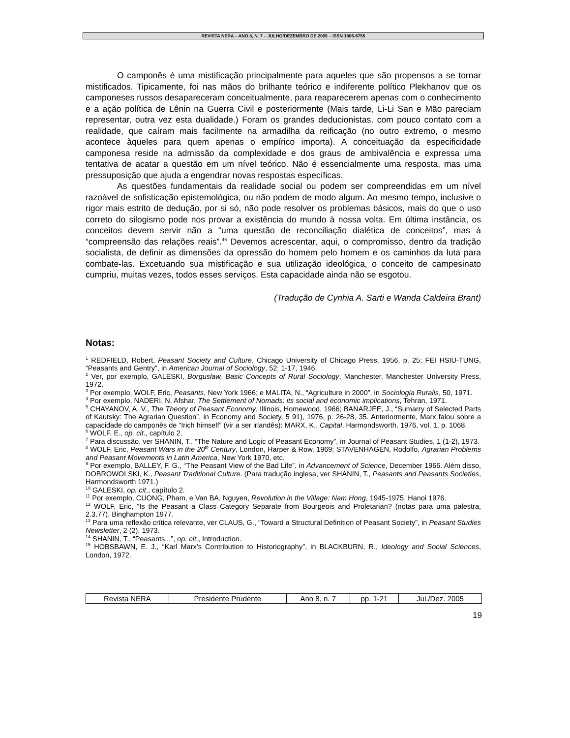REVISTA NERA – ANO 8, N. 7 – JULHO/DEZEMBRO DE 2005 – ISSN 1806-6755
O camponês é uma mistificação principalmente para aqueles que são propensos a se tornar mistificados. Tipicamente, foi nas mãos do brilhante teórico e indiferente político Plekhanov que os camponeses russos desapareceram conceitualmente, para reaparecerem apenas com o conhecimento e a ação política de Lênin na Guerra Civil e posteriormente (Mais tarde, Li-Li San e Mão pareciam representar, outra vez esta dualidade.) Foram os grandes deducionistas, com pouco contato com a realidade, que caíram mais facilmente na armadilha da reificação (no outro extremo, o mesmo acontece àqueles para quem apenas o empírico importa). A conceituação da especificidade camponesa reside na admissão da complexidade e dos graus de ambivalência e expressa uma tentativa de acatar a questão em um nível teórico. Não é essencialmente uma resposta, mas uma pressuposição que ajuda a engendrar novas respostas específicas.
As questões fundamentais da realidade social ou podem ser compreendidas em um nível razoável de sofisticação epistemológica, ou não podem de modo algum. Ao mesmo tempo, inclusive o rigor mais estrito de dedução, por si só, não pode resolver os problemas básicos, mais do que o uso correto do silogismo pode nos provar a existência do mundo à nossa volta. Em última instância, os conceitos devem servir não a “uma questão de reconciliação dialética de conceitos”, mas à “compreensão das relações reais”.<sup>46</sup> Devemos acrescentar, aqui, o compromisso, dentro da tradição socialista, de definir as dimensões da opressão do homem pelo homem e os caminhos da luta para combate-las. Excetuando sua mistificação e sua utilização ideológica, o conceito de campesinato cumpriu, muitas vezes, todos esses serviços. Esta capacidade ainda não se esgotou.
(Tradução de Cynhia A. Sarti e Wanda Caldeira Brant)
Notas:
<sup>1</sup> REDFIELD, Robert, Peasant Society and Culture, Chicago University of Chicago Press, 1956, p. 25; FEI HSIU-TUNG, “Peasants and Gentry”, in American Journal of Sociology, 52: 1-17, 1946.
<sup>2</sup> Ver, por exemplo, GALESKI, Borguslaw, Basic Concepts of Rural Sociology, Manchester, Manchester University Press, 1972.
<sup>3</sup> Por exemplo, WOLF, Eric, Peasants, New York 1966; e MALITA, N., “Agriculture in 2000”, in Sociologia Ruralis, 50, 1971.
<sup>4</sup> Por exemplo, NADERI, N. Afshar, The Settlement of Nomads: its social and economic implications, Tehran, 1971.
<sup>5</sup> CHAYANOV, A. V., The Theory of Peasant Economy, Illinois, Homewood, 1966; BANARJEE, J., “Sumarry of Selected Parts of Kautsky: The Agrarian Question”, in Economy and Society, 5 91), 1976, p. 26-28, 35. Anteriormente, Marx falou sobre a capacidade do camponês de “Irich himself” (vir a ser irlandês): MARX, K., Capital, Harmondsworth, 1976, vol. 1, p. 1068.
<sup>6</sup> WOLF, E., op. cit., capítulo 2.
<sup>7</sup> Para discussão, ver SHANIN, T., “The Nature and Logic of Peasant Economy”, in Journal of Peasant Studies, 1 (1-2), 1973.
<sup>8</sup> WOLF, Eric, Peasant Wars in the 20<sup>th</sup> Century, London, Harper & Row, 1969; STAVENHAGEN, Rodolfo, Agrarian Problems and Peasant Movements in Latin America, New York 1970, etc.
<sup>9</sup> Por exemplo, BALLEY, F. G., “The Peasant View of the Bad Life”, in Advancement of Science, December 1966. Além disso, DOBROWOLSKI, K., Peasant Traditional Culture. (Para tradução inglesa, ver SHANIN, T., Peasants and Peasants Societies, Harmondsworth 1971.)
<sup>10</sup> GALESKI, op. cit., capítulo 2.
<sup>11</sup> Por exemplo, CUONG, Pham, e Van BA, Nguyen, Revolution in the Village: Nam Hong, 1945-1975, Hanoi 1976.
<sup>12</sup> WOLF, Eric, “Is the Peasant a Class Category Separate from Bourgeois and Proletarian? (notas para uma palestra, 2.3.77), Binghampton 1977.
<sup>13</sup> Para uma reflexão crítica relevante, ver CLAUS, G., “Toward a Structural Definition of Peasant Society”, in Peasant Studies Newsletter, 2 (2), 1973.
<sup>14</sup> SHANIN, T., “Peasants...”, op. cit., Introduction.
<sup>15</sup> HOBSBAWN, E. J., “Karl Marx’s Contribution to Historiography”, in BLACKBURN, R., Ideology and Social Sciences, London, 1972.
| Revista NERA | Presidente Prudente | Ano 8, n. 7 | pp. 1-21 | Jul./Dez. 2005 |
19